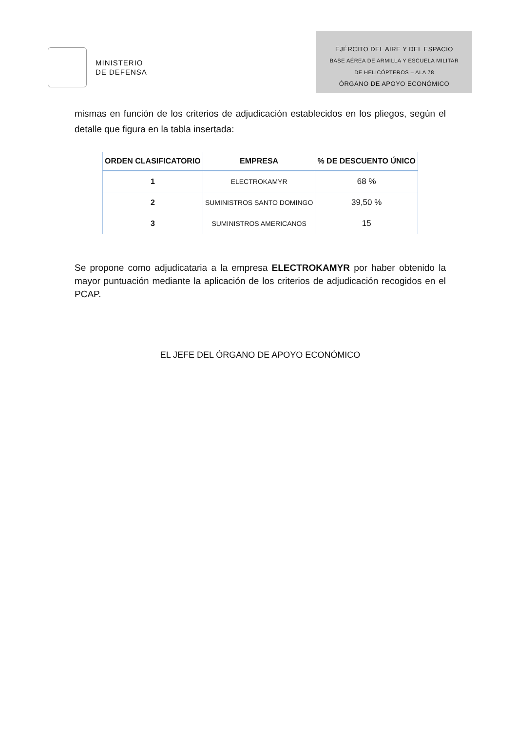MINISTERIO
DE DEFENSA
EJÉRCITO DEL AIRE Y DEL ESPACIO
BASE AÉREA DE ARMILLA Y ESCUELA MILITAR
DE HELICÓPTEROS – ALA 78
ÓRGANO DE APOYO ECONÓMICO
mismas en función de los criterios de adjudicación establecidos en los pliegos, según el detalle que figura en la tabla insertada:
| ORDEN CLASIFICATORIO | EMPRESA | % DE DESCUENTO ÚNICO |
| --- | --- | --- |
| 1 | ELECTROKAMYR | 68 % |
| 2 | SUMINISTROS SANTO DOMINGO | 39,50 % |
| 3 | SUMINISTROS AMERICANOS | 15 |
Se propone como adjudicataria a la empresa ELECTROKAMYR por haber obtenido la mayor puntuación mediante la aplicación de los criterios de adjudicación recogidos en el PCAP.
EL JEFE DEL ÓRGANO DE APOYO ECONÓMICO